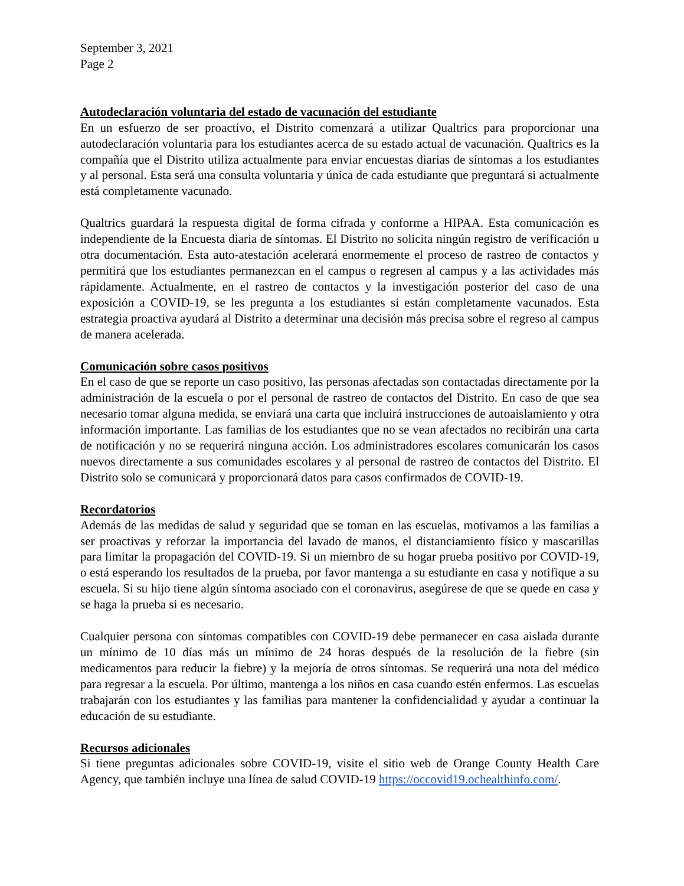September 3, 2021
Page 2
Autodeclaración voluntaria del estado de vacunación del estudiante
En un esfuerzo de ser proactivo, el Distrito comenzará a utilizar Qualtrics para proporcionar una autodeclaración voluntaria para los estudiantes acerca de su estado actual de vacunación. Qualtrics es la compañía que el Distrito utiliza actualmente para enviar encuestas diarias de síntomas a los estudiantes y al personal. Esta será una consulta voluntaria y única de cada estudiante que preguntará si actualmente está completamente vacunado.
Qualtrics guardará la respuesta digital de forma cifrada y conforme a HIPAA. Esta comunicación es independiente de la Encuesta diaria de síntomas. El Distrito no solicita ningún registro de verificación u otra documentación. Esta auto-atestación acelerará enormemente el proceso de rastreo de contactos y permitirá que los estudiantes permanezcan en el campus o regresen al campus y a las actividades más rápidamente. Actualmente, en el rastreo de contactos y la investigación posterior del caso de una exposición a COVID-19, se les pregunta a los estudiantes si están completamente vacunados. Esta estrategia proactiva ayudará al Distrito a determinar una decisión más precisa sobre el regreso al campus de manera acelerada.
Comunicación sobre casos positivos
En el caso de que se reporte un caso positivo, las personas afectadas son contactadas directamente por la administración de la escuela o por el personal de rastreo de contactos del Distrito. En caso de que sea necesario tomar alguna medida, se enviará una carta que incluirá instrucciones de autoaislamiento y otra información importante. Las familias de los estudiantes que no se vean afectados no recibirán una carta de notificación y no se requerirá ninguna acción. Los administradores escolares comunicarán los casos nuevos directamente a sus comunidades escolares y al personal de rastreo de contactos del Distrito. El Distrito solo se comunicará y proporcionará datos para casos confirmados de COVID-19.
Recordatorios
Además de las medidas de salud y seguridad que se toman en las escuelas, motivamos a las familias a ser proactivas y reforzar la importancia del lavado de manos, el distanciamiento físico y mascarillas para limitar la propagación del COVID-19. Si un miembro de su hogar prueba positivo por COVID-19, o está esperando los resultados de la prueba, por favor mantenga a su estudiante en casa y notifique a su escuela. Si su hijo tiene algún síntoma asociado con el coronavirus, asegúrese de que se quede en casa y se haga la prueba si es necesario.
Cualquier persona con síntomas compatibles con COVID-19 debe permanecer en casa aislada durante un mínimo de 10 días más un mínimo de 24 horas después de la resolución de la fiebre (sin medicamentos para reducir la fiebre) y la mejoría de otros síntomas. Se requerirá una nota del médico para regresar a la escuela. Por último, mantenga a los niños en casa cuando estén enfermos. Las escuelas trabajarán con los estudiantes y las familias para mantener la confidencialidad y ayudar a continuar la educación de su estudiante.
Recursos adicionales
Si tiene preguntas adicionales sobre COVID-19, visite el sitio web de Orange County Health Care Agency, que también incluye una línea de salud COVID-19 https://occovid19.ochealthinfo.com/.